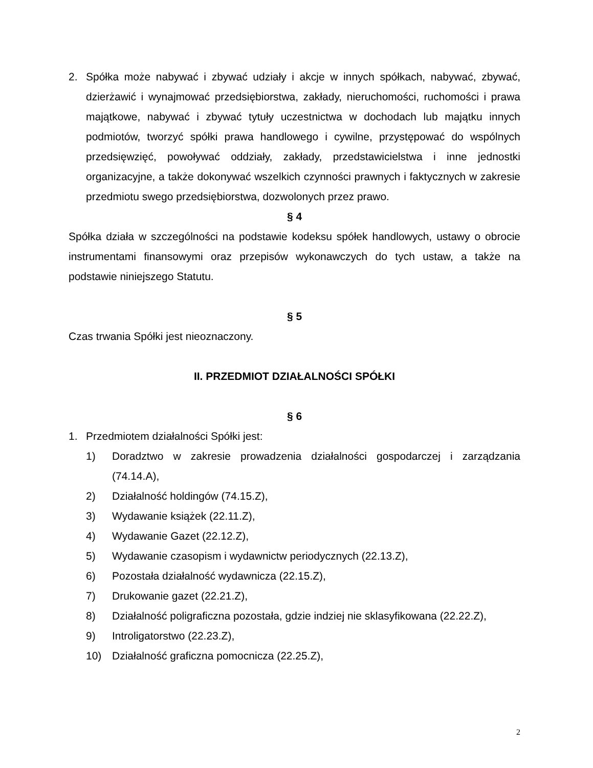2. Spółka może nabywać i zbywać udziały i akcje w innych spółkach, nabywać, zbywać, dzierżawić i wynajmować przedsiębiorstwa, zakłady, nieruchomości, ruchomości i prawa majątkowe, nabywać i zbywać tytuły uczestnictwa w dochodach lub majątku innych podmiotów, tworzyć spółki prawa handlowego i cywilne, przystępować do wspólnych przedsięwzięć, powoływać oddziały, zakłady, przedstawicielstwa i inne jednostki organizacyjne, a także dokonywać wszelkich czynności prawnych i faktycznych w zakresie przedmiotu swego przedsiębiorstwa, dozwolonych przez prawo.
§ 4
Spółka działa w szczególności na podstawie kodeksu spółek handlowych, ustawy o obrocie instrumentami finansowymi oraz przepisów wykonawczych do tych ustaw, a także na podstawie niniejszego Statutu.
§ 5
Czas trwania Spółki jest nieoznaczony.
II. PRZEDMIOT DZIAŁALNOŚCI SPÓŁKI
§ 6
1. Przedmiotem działalności Spółki jest:
1) Doradztwo w zakresie prowadzenia działalności gospodarczej i zarządzania (74.14.A),
2) Działalność holdingów (74.15.Z),
3) Wydawanie książek (22.11.Z),
4) Wydawanie Gazet (22.12.Z),
5) Wydawanie czasopism i wydawnictw periodycznych (22.13.Z),
6) Pozostała działalność wydawnicza (22.15.Z),
7) Drukowanie gazet (22.21.Z),
8) Działalność poligraficzna pozostała, gdzie indziej nie sklasyfikowana (22.22.Z),
9) Introligatorstwo (22.23.Z),
10) Działalność graficzna pomocnicza (22.25.Z),
2